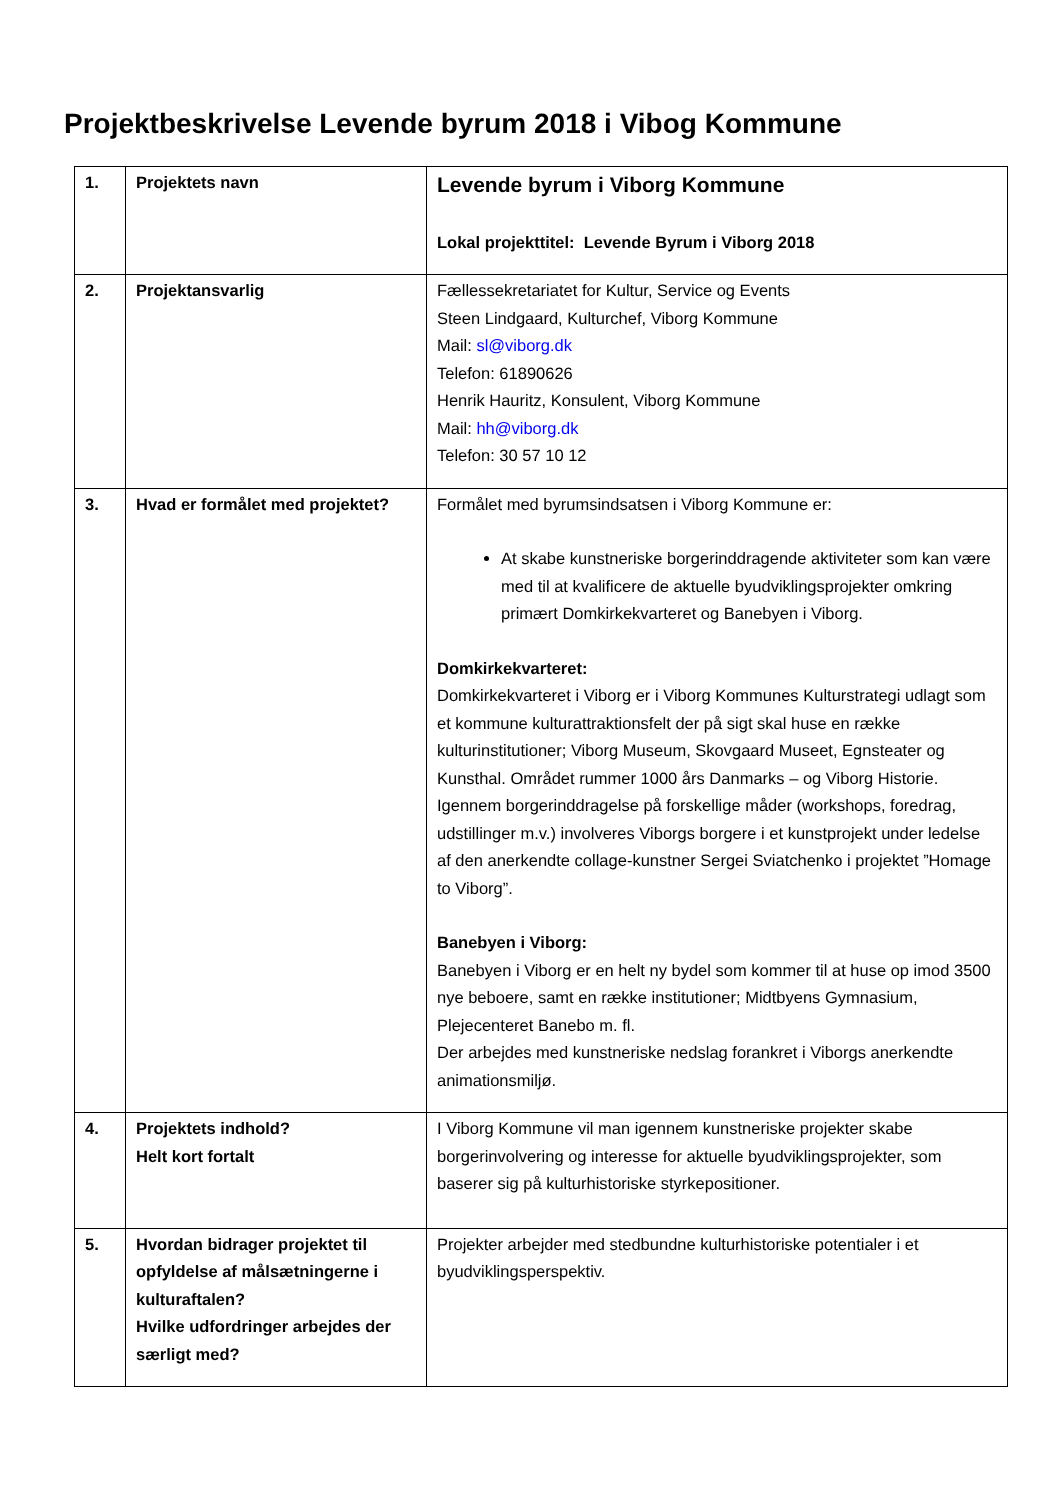Projektbeskrivelse Levende byrum 2018 i Vibog Kommune
| 1. | Projektets navn | Levende byrum i Viborg Kommune Lokal projekttitel: Levende Byrum i Viborg 2018 |
| 2. | Projektansvarlig | Fællessekretariatet for Kultur, Service og Events Steen Lindgaard, Kulturchef, Viborg Kommune Mail: sl@viborg.dk Telefon: 61890626 Henrik Hauritz, Konsulent, Viborg Kommune Mail: hh@viborg.dk Telefon: 30 57 10 12 |
| 3. | Hvad er formålet med projektet? | Formålet med byrumsindsatsen i Viborg Kommune er: At skabe kunstneriske borgerinddragende aktiviteter som kan være med til at kvalificere de aktuelle byudviklingsprojekter omkring primært Domkirkekvarteret og Banebyen i Viborg. Domkirkekvarteret: Domkirkekvarteret i Viborg er i Viborg Kommunes Kulturstrategi udlagt som et kommune kulturattraktionsfelt der på sigt skal huse en række kulturinstitutioner; Viborg Museum, Skovgaard Museet, Egnsteater og Kunsthal. Området rummer 1000 års Danmarks – og Viborg Historie. Igennem borgerinddragelse på forskellige måder (workshops, foredrag, udstillinger m.v.) involveres Viborgs borgere i et kunstprojekt under ledelse af den anerkendte collage-kunstner Sergei Sviatchenko i projektet ”Homage to Viborg”. Banebyen i Viborg: Banebyen i Viborg er en helt ny bydel som kommer til at huse op imod 3500 nye beboere, samt en række institutioner; Midtbyens Gymnasium, Plejecenteret Banebo m. fl. Der arbejdes med kunstneriske nedslag forankret i Viborgs anerkendte animationsmiljø. |
| 4. | Projektets indhold? Helt kort fortalt | I Viborg Kommune vil man igennem kunstneriske projekter skabe borgerinvolvering og interesse for aktuelle byudviklingsprojekter, som baserer sig på kulturhistoriske styrkepositioner. |
| 5. | Hvordan bidrager projektet til opfyldelse af målsætningerne i kulturaftalen? Hvilke udfordringer arbejdes der særligt med? | Projekter arbejder med stedbundne kulturhistoriske potentialer i et byudviklingsperspektiv. |